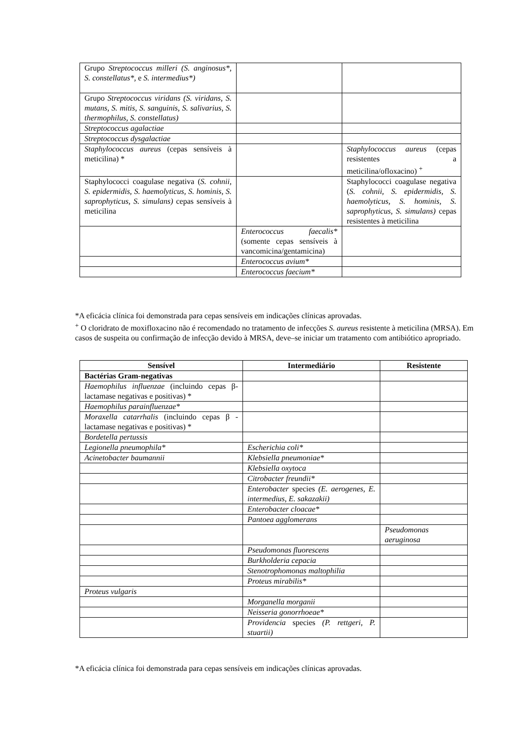| Grupo Streptococcus milleri (S. anginosus*, S. constellatus*, e S. intermedius*) | | |
| Grupo Streptococcus viridans (S. viridans, S. mutans, S. mitis, S. sanguinis, S. salivarius, S. thermophilus, S. constellatus) | | |
| Streptococcus agalactiae | | |
| Streptococcus dysgalactiae | | |
| Staphylococcus aureus (cepas sensíveis à meticilina) * | | Staphylococcus aureus (cepas resistentes a meticilina/ofloxacino) <sup>+</sup> |
| Staphylococci coagulase negativa ( S. cohnii, S. epidermidis, S. haemolyticus, S. hominis, S. saprophyticus, S. simulans) cepas sensíveis à meticilina | | Staphylococci coagulase negativa ( S. cohnii, S. epidermidis, S. haemolyticus, S. hominis, S. saprophyticus, S. simulans) cepas resistentes à meticilina |
| | Enterococcus faecalis* (somente cepas sensíveis à vancomicina/gentamicina) | |
| | Enterococcus avium* | |
| | Enterococcus faecium* | |
*A eficácia clínica foi demonstrada para cepas sensíveis em indicações clínicas aprovadas.
<sup>+</sup> O cloridrato de moxifloxacino não é recomendado no tratamento de infecções S. aureus resistente à meticilina (MRSA). Em casos de suspeita ou confirmação de infecção devido à MRSA, deve–se iniciar um tratamento com antibiótico apropriado.
| Sensível | Intermediário | Resistente |
| --- | --- | --- |
| Bactérias Gram-negativas | | |
| Haemophilus influenzae (incluindo cepas β-lactamase negativas e positivas) * | | |
| Haemophilus parainfluenzae* | | |
| Moraxella catarrhalis (incluindo cepas β -lactamase negativas e positivas) * | | |
| Bordetella pertussis | | |
| Legionella pneumophila* | Escherichia coli* | |
| Acinetobacter baumannii | Klebsiella pneumoniae* | |
| | Klebsiella oxytoca | |
| | Citrobacter freundii* | |
| | Enterobacter species (E. aerogenes, E. intermedius, E. sakazakii) | |
| | Enterobacter cloacae* | |
| | Pantoea agglomerans | |
| | | Pseudomonas aeruginosa |
| | Pseudomonas fluorescens | |
| | Burkholderia cepacia | |
| | Stenotrophomonas maltophilia | |
| | Proteus mirabilis* | |
| Proteus vulgaris | | |
| | Morganella morganii | |
| | Neisseria gonorrhoeae* | |
| | Providencia species (P. rettgeri, P. stuartii) | |
*A eficácia clínica foi demonstrada para cepas sensíveis em indicações clínicas aprovadas.